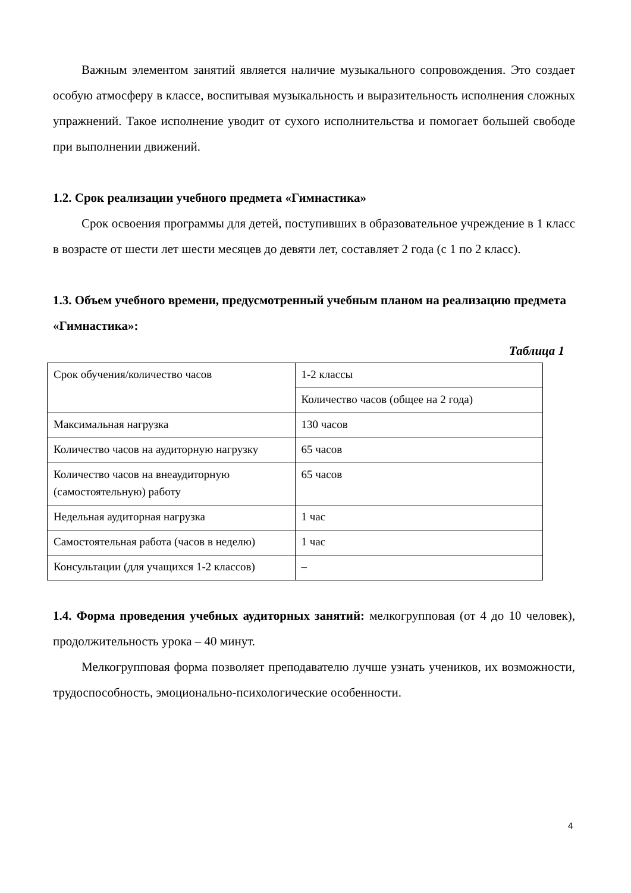Важным элементом занятий является наличие музыкального сопровождения. Это создает особую атмосферу в классе, воспитывая музыкальность и выразительность исполнения сложных упражнений. Такое исполнение уводит от сухого исполнительства и помогает большей свободе при выполнении движений.
1.2. Срок реализации учебного предмета «Гимнастика»
Срок освоения программы для детей, поступивших в образовательное учреждение в 1 класс в возрасте от шести лет шести месяцев до девяти лет, составляет 2 года (с 1 по 2 класс).
1.3. Объем учебного времени, предусмотренный учебным планом на реализацию предмета «Гимнастика»:
Таблица 1
| Срок обучения/количество часов | 1-2 классы |
| | Количество часов (общее на 2 года) |
| Максимальная нагрузка | 130 часов |
| Количество часов на аудиторную нагрузку | 65 часов |
| Количество часов на внеаудиторную (самостоятельную) работу | 65 часов |
| Недельная аудиторная нагрузка | 1 час |
| Самостоятельная работа (часов в неделю) | 1 час |
| Консультации (для учащихся 1-2 классов) | – |
1.4. Форма проведения учебных аудиторных занятий: мелкогрупповая (от 4 до 10 человек), продолжительность урока – 40 минут.
Мелкогрупповая форма позволяет преподавателю лучше узнать учеников, их возможности, трудоспособность, эмоционально-психологические особенности.
4